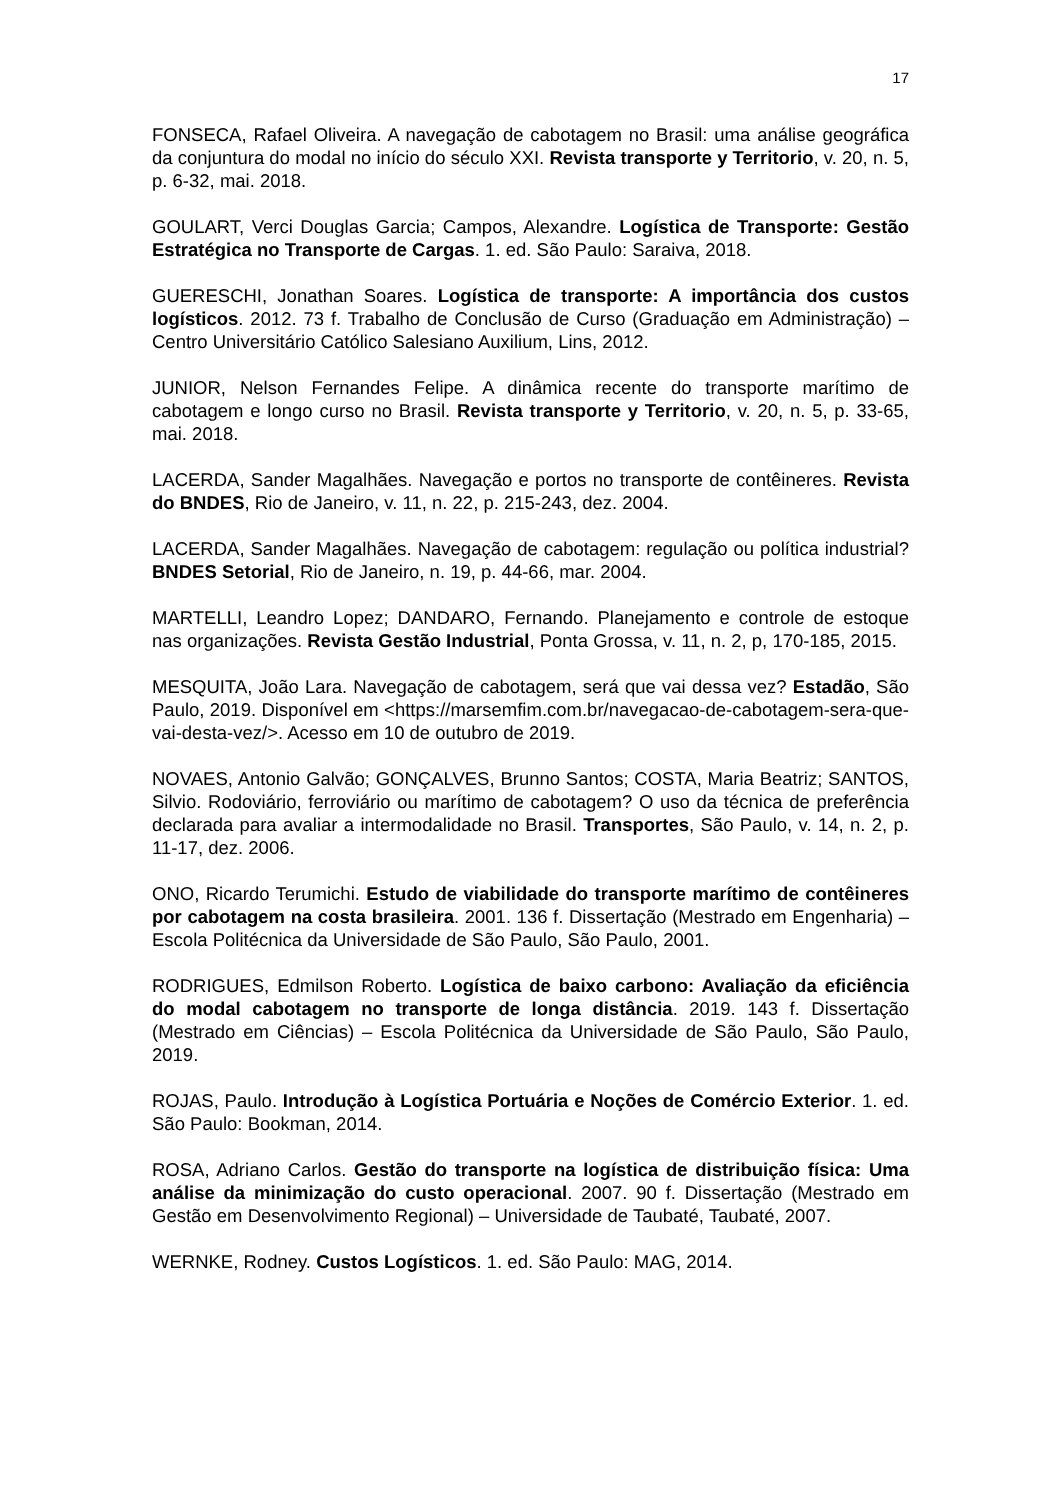17
FONSECA, Rafael Oliveira. A navegação de cabotagem no Brasil: uma análise geográfica da conjuntura do modal no início do século XXI. Revista transporte y Territorio, v. 20, n. 5, p. 6-32, mai. 2018.
GOULART, Verci Douglas Garcia; Campos, Alexandre. Logística de Transporte: Gestão Estratégica no Transporte de Cargas. 1. ed. São Paulo: Saraiva, 2018.
GUERESCHI, Jonathan Soares. Logística de transporte: A importância dos custos logísticos. 2012. 73 f. Trabalho de Conclusão de Curso (Graduação em Administração) – Centro Universitário Católico Salesiano Auxilium, Lins, 2012.
JUNIOR, Nelson Fernandes Felipe. A dinâmica recente do transporte marítimo de cabotagem e longo curso no Brasil. Revista transporte y Territorio, v. 20, n. 5, p. 33-65, mai. 2018.
LACERDA, Sander Magalhães. Navegação e portos no transporte de contêineres. Revista do BNDES, Rio de Janeiro, v. 11, n. 22, p. 215-243, dez. 2004.
LACERDA, Sander Magalhães. Navegação de cabotagem: regulação ou política industrial? BNDES Setorial, Rio de Janeiro, n. 19, p. 44-66, mar. 2004.
MARTELLI, Leandro Lopez; DANDARO, Fernando. Planejamento e controle de estoque nas organizações. Revista Gestão Industrial, Ponta Grossa, v. 11, n. 2, p, 170-185, 2015.
MESQUITA, João Lara. Navegação de cabotagem, será que vai dessa vez? Estadão, São Paulo, 2019. Disponível em <https://marsemfim.com.br/navegacao-de-cabotagem-sera-que-vai-desta-vez/>. Acesso em 10 de outubro de 2019.
NOVAES, Antonio Galvão; GONÇALVES, Brunno Santos; COSTA, Maria Beatriz; SANTOS, Silvio. Rodoviário, ferroviário ou marítimo de cabotagem? O uso da técnica de preferência declarada para avaliar a intermodalidade no Brasil. Transportes, São Paulo, v. 14, n. 2, p. 11-17, dez. 2006.
ONO, Ricardo Terumichi. Estudo de viabilidade do transporte marítimo de contêineres por cabotagem na costa brasileira. 2001. 136 f. Dissertação (Mestrado em Engenharia) – Escola Politécnica da Universidade de São Paulo, São Paulo, 2001.
RODRIGUES, Edmilson Roberto. Logística de baixo carbono: Avaliação da eficiência do modal cabotagem no transporte de longa distância. 2019. 143 f. Dissertação (Mestrado em Ciências) – Escola Politécnica da Universidade de São Paulo, São Paulo, 2019.
ROJAS, Paulo. Introdução à Logística Portuária e Noções de Comércio Exterior. 1. ed. São Paulo: Bookman, 2014.
ROSA, Adriano Carlos. Gestão do transporte na logística de distribuição física: Uma análise da minimização do custo operacional. 2007. 90 f. Dissertação (Mestrado em Gestão em Desenvolvimento Regional) – Universidade de Taubaté, Taubaté, 2007.
WERNKE, Rodney. Custos Logísticos. 1. ed. São Paulo: MAG, 2014.